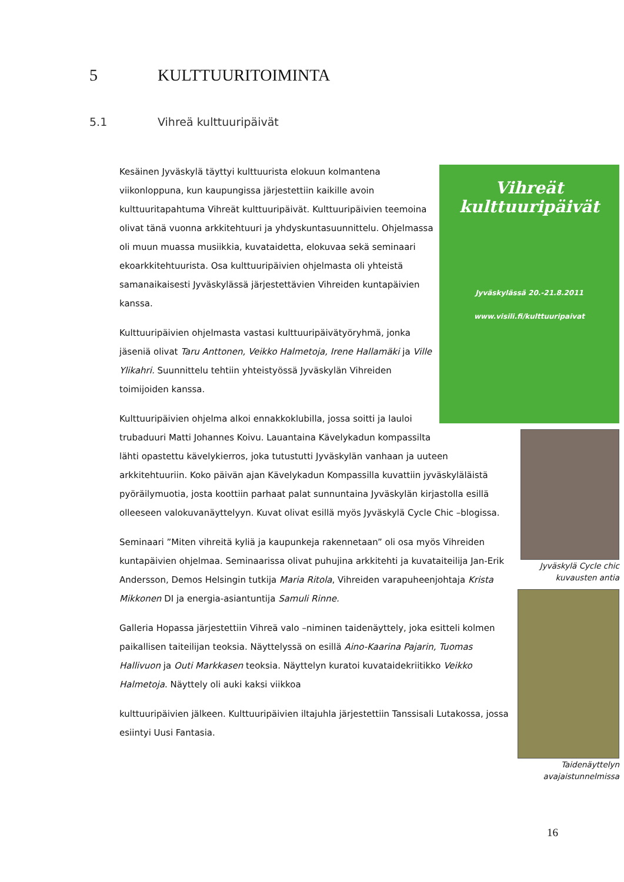5 KULTTUURITOIMINTA
5.1 Vihreä kulttuuripäivät
Vihreät
kulttuuripäivät
Jyväskylässä 20.-21.8.2011
www.visili.fi/kulttuuripaivat
Kesäinen Jyväskylä täyttyi kulttuurista elokuun kolmantena viikonloppuna, kun kaupungissa järjestettiin kaikille avoin kulttuuritapahtuma Vihreät kulttuuripäivät. Kulttuuripäivien teemoina olivat tänä vuonna arkkitehtuuri ja yhdyskuntasuunnittelu. Ohjelmassa oli muun muassa musiikkia, kuvataidetta, elokuvaa sekä seminaari ekoarkkitehtuurista. Osa kulttuuripäivien ohjelmasta oli yhteistä samanaikaisesti Jyväskylässä järjestettävien Vihreiden kuntapäivien kanssa.
Kulttuuripäivien ohjelmasta vastasi kulttuuripäivätyöryhmä, jonka jäseniä olivat Taru Anttonen, Veikko Halmetoja, Irene Hallamäki ja Ville Ylikahri. Suunnittelu tehtiin yhteistyössä Jyväskylän Vihreiden toimijoiden kanssa.
Jyväskylä Cycle chic
kuvausten antia
Kulttuuripäivien ohjelma alkoi ennakkoklubilla, jossa soitti ja lauloi trubaduuri Matti Johannes Koivu. Lauantaina Kävelykadun kompassilta lähti opastettu kävelykierros, joka tutustutti Jyväskylän vanhaan ja uuteen arkkitehtuuriin. Koko päivän ajan Kävelykadun Kompassilla kuvattiin jyväskyläläistä pyöräilymuotia, josta koottiin parhaat palat sunnuntaina Jyväskylän kirjastolla esillä olleeseen valokuvanäyttelyyn. Kuvat olivat esillä myös Jyväskylä Cycle Chic –blogissa.
Taidenäyttelyn
avajaistunnelmissa
Seminaari ”Miten vihreitä kyliä ja kaupunkeja rakennetaan” oli osa myös Vihreiden kuntapäivien ohjelmaa. Seminaarissa olivat puhujina arkkitehti ja kuvataiteilija Jan-Erik Andersson, Demos Helsingin tutkija Maria Ritola, Vihreiden varapuheenjohtaja Krista Mikkonen DI ja energia-asiantuntija Samuli Rinne.
Galleria Hopassa järjestettiin Vihreä valo –niminen taidenäyttely, joka esitteli kolmen paikallisen taiteilijan teoksia. Näyttelyssä on esillä Aino-Kaarina Pajarin, Tuomas Hallivuon ja Outi Markkasen teoksia. Näyttelyn kuratoi kuvataidekriitikko Veikko Halmetoja. Näyttely oli auki kaksi viikkoa
kulttuuripäivien jälkeen. Kulttuuripäivien iltajuhla järjestettiin Tanssisali Lutakossa, jossa esiintyi Uusi Fantasia.
16